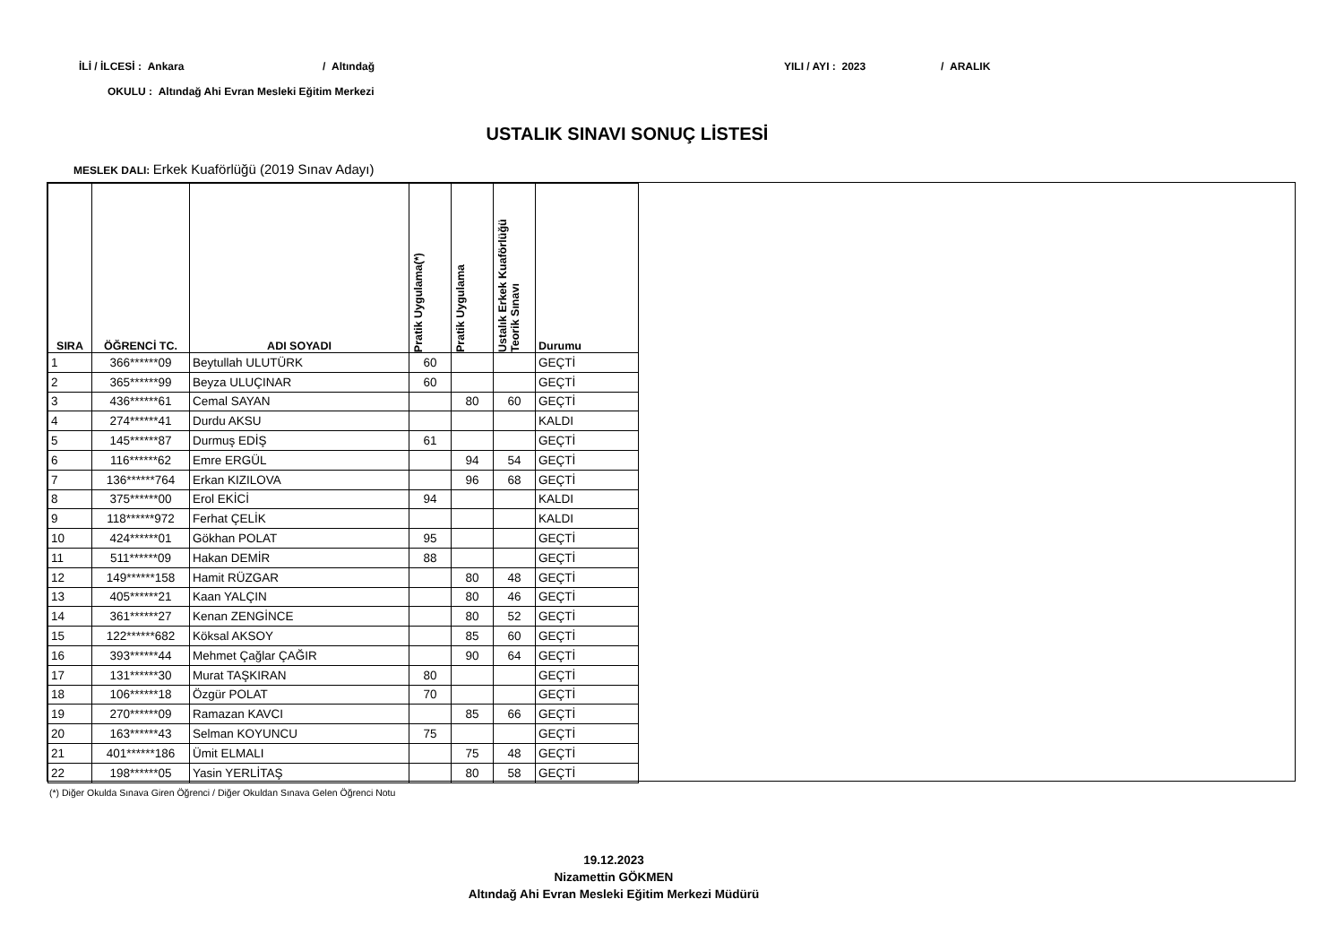İLİ / İLCESİ : Ankara / Altındağ YILI / AYI : 2023 / ARALIK
OKULU : Altındağ Ahi Evran Mesleki Eğitim Merkezi
USTALIK SINAVI SONUÇ LİSTESİ
MESLEK DALI: Erkek Kuaförlüğü (2019 Sınav Adayı)
| SIRA | ÖĞRENCİ TC. | ADI SOYADI | Pratik Uygulama(*) | Pratik Uygulama | Ustalık Erkek Kuaförlüğü Teorik Sınavı | Durumu |
| --- | --- | --- | --- | --- | --- | --- |
| 1 | 366******09 | Beytullah ULUTÜRK | 60 | | | GEÇTİ |
| 2 | 365******99 | Beyza ULUÇINAR | 60 | | | GEÇTİ |
| 3 | 436******61 | Cemal SAYAN | | 80 | 60 | GEÇTİ |
| 4 | 274******41 | Durdu AKSU | | | | KALDI |
| 5 | 145******87 | Durmuş EDİŞ | 61 | | | GEÇTİ |
| 6 | 116******62 | Emre ERGÜL | | 94 | 54 | GEÇTİ |
| 7 | 136******764 | Erkan KIZILOVA | | 96 | 68 | GEÇTİ |
| 8 | 375******00 | Erol EKİCİ | 94 | | | KALDI |
| 9 | 118******972 | Ferhat ÇELİK | | | | KALDI |
| 10 | 424******01 | Gökhan POLAT | 95 | | | GEÇTİ |
| 11 | 511******09 | Hakan DEMİR | 88 | | | GEÇTİ |
| 12 | 149******158 | Hamit RÜZGAR | | 80 | 48 | GEÇTİ |
| 13 | 405******21 | Kaan YALÇIN | | 80 | 46 | GEÇTİ |
| 14 | 361******27 | Kenan ZENGİNCE | | 80 | 52 | GEÇTİ |
| 15 | 122******682 | Köksal AKSOY | | 85 | 60 | GEÇTİ |
| 16 | 393******44 | Mehmet Çağlar ÇAĞIR | | 90 | 64 | GEÇTİ |
| 17 | 131******30 | Murat TAŞKIRAN | 80 | | | GEÇTİ |
| 18 | 106******18 | Özgür POLAT | 70 | | | GEÇTİ |
| 19 | 270******09 | Ramazan KAVCI | | 85 | 66 | GEÇTİ |
| 20 | 163******43 | Selman KOYUNCU | 75 | | | GEÇTİ |
| 21 | 401******186 | Ümit ELMALI | | 75 | 48 | GEÇTİ |
| 22 | 198******05 | Yasin YERLİTAŞ | | 80 | 58 | GEÇTİ |
(*) Diğer Okulda Sınava Giren Öğrenci / Diğer Okuldan Sınava Gelen Öğrenci Notu
19.12.2023
Nizamettin GÖKMEN
Altındağ Ahi Evran Mesleki Eğitim Merkezi Müdürü